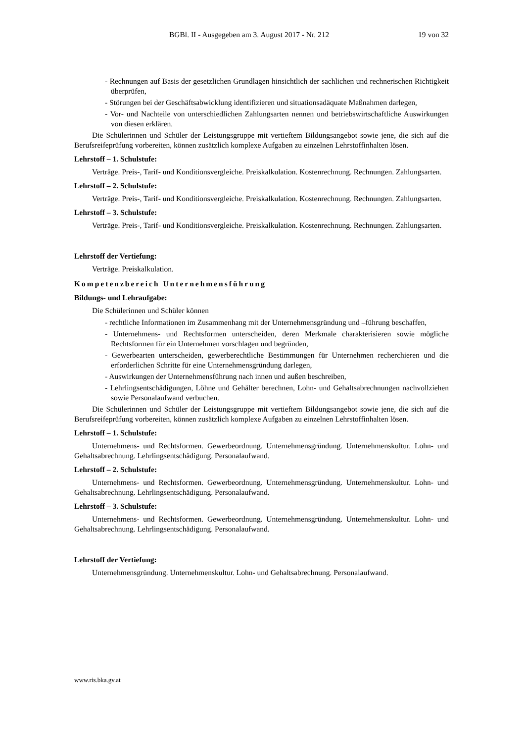BGBl. II - Ausgegeben am 3. August 2017 - Nr. 212 19 von 32
- Rechnungen auf Basis der gesetzlichen Grundlagen hinsichtlich der sachlichen und rechnerischen Richtigkeit überprüfen,
- Störungen bei der Geschäftsabwicklung identifizieren und situationsadäquate Maßnahmen darlegen,
- Vor- und Nachteile von unterschiedlichen Zahlungsarten nennen und betriebswirtschaftliche Auswirkungen von diesen erklären.
Die Schülerinnen und Schüler der Leistungsgruppe mit vertieftem Bildungsangebot sowie jene, die sich auf die Berufsreifeprüfung vorbereiten, können zusätzlich komplexe Aufgaben zu einzelnen Lehrstoffinhalten lösen.
Lehrstoff – 1. Schulstufe:
Verträge. Preis-, Tarif- und Konditionsvergleiche. Preiskalkulation. Kostenrechnung. Rechnungen. Zahlungsarten.
Lehrstoff – 2. Schulstufe:
Verträge. Preis-, Tarif- und Konditionsvergleiche. Preiskalkulation. Kostenrechnung. Rechnungen. Zahlungsarten.
Lehrstoff – 3. Schulstufe:
Verträge. Preis-, Tarif- und Konditionsvergleiche. Preiskalkulation. Kostenrechnung. Rechnungen. Zahlungsarten.
Lehrstoff der Vertiefung:
Verträge. Preiskalkulation.
Kompetenzbereich Unternehmensführung
Bildungs- und Lehraufgabe:
Die Schülerinnen und Schüler können
- rechtliche Informationen im Zusammenhang mit der Unternehmensgründung und –führung beschaffen,
- Unternehmens- und Rechtsformen unterscheiden, deren Merkmale charakterisieren sowie mögliche Rechtsformen für ein Unternehmen vorschlagen und begründen,
- Gewerbearten unterscheiden, gewerberechtliche Bestimmungen für Unternehmen recherchieren und die erforderlichen Schritte für eine Unternehmensgründung darlegen,
- Auswirkungen der Unternehmensführung nach innen und außen beschreiben,
- Lehrlingsentschädigungen, Löhne und Gehälter berechnen, Lohn- und Gehaltsabrechnungen nachvollziehen sowie Personalaufwand verbuchen.
Die Schülerinnen und Schüler der Leistungsgruppe mit vertieftem Bildungsangebot sowie jene, die sich auf die Berufsreifeprüfung vorbereiten, können zusätzlich komplexe Aufgaben zu einzelnen Lehrstoffinhalten lösen.
Lehrstoff – 1. Schulstufe:
Unternehmens- und Rechtsformen. Gewerbeordnung. Unternehmensgründung. Unternehmenskultur. Lohn- und Gehaltsabrechnung. Lehrlingsentschädigung. Personalaufwand.
Lehrstoff – 2. Schulstufe:
Unternehmens- und Rechtsformen. Gewerbeordnung. Unternehmensgründung. Unternehmenskultur. Lohn- und Gehaltsabrechnung. Lehrlingsentschädigung. Personalaufwand.
Lehrstoff – 3. Schulstufe:
Unternehmens- und Rechtsformen. Gewerbeordnung. Unternehmensgründung. Unternehmenskultur. Lohn- und Gehaltsabrechnung. Lehrlingsentschädigung. Personalaufwand.
Lehrstoff der Vertiefung:
Unternehmensgründung. Unternehmenskultur. Lohn- und Gehaltsabrechnung. Personalaufwand.
www.ris.bka.gv.at